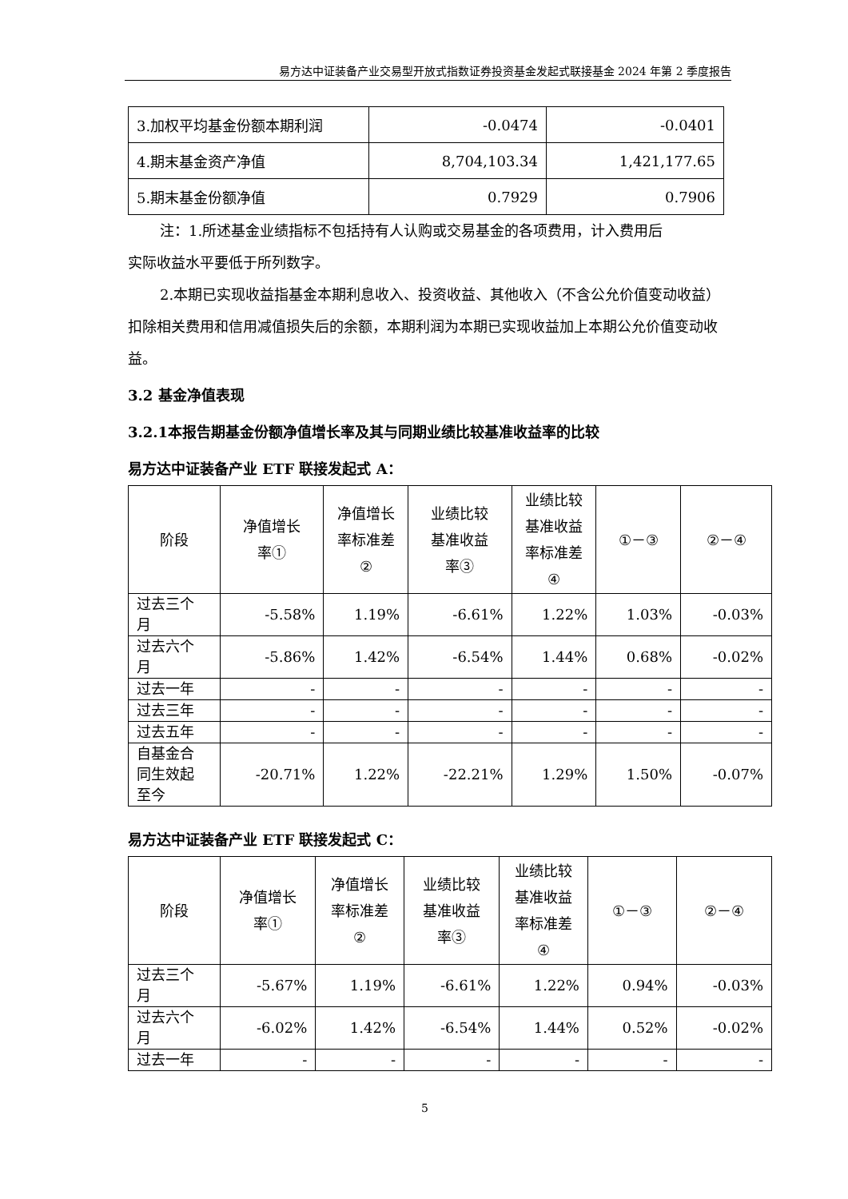易方达中证装备产业交易型开放式指数证券投资基金发起式联接基金 2024 年第 2 季度报告
| 3.加权平均基金份额本期利润 | -0.0474 | -0.0401 |
| 4.期末基金资产净值 | 8,704,103.34 | 1,421,177.65 |
| 5.期末基金份额净值 | 0.7929 | 0.7906 |
注：1.所述基金业绩指标不包括持有人认购或交易基金的各项费用，计入费用后
实际收益水平要低于所列数字。
2.本期已实现收益指基金本期利息收入、投资收益、其他收入（不含公允价值变动收益）扣除相关费用和信用减值损失后的余额，本期利润为本期已实现收益加上本期公允价值变动收益。
3.2 基金净值表现
3.2.1本报告期基金份额净值增长率及其与同期业绩比较基准收益率的比较
易方达中证装备产业 ETF 联接发起式 A：
| 阶段 | 净值增长 率① | 净值增长 率标准差 ② | 业绩比较 基准收益 率③ | 业绩比较 基准收益 率标准差 ④ | ①－③ | ②－④ |
| --- | --- | --- | --- | --- | --- | --- |
| 过去三个 月 | -5.58% | 1.19% | -6.61% | 1.22% | 1.03% | -0.03% |
| 过去六个 月 | -5.86% | 1.42% | -6.54% | 1.44% | 0.68% | -0.02% |
| 过去一年 | - | - | - | - | - | - |
| 过去三年 | - | - | - | - | - | - |
| 过去五年 | - | - | - | - | - | - |
| 自基金合 同生效起 至今 | -20.71% | 1.22% | -22.21% | 1.29% | 1.50% | -0.07% |
易方达中证装备产业 ETF 联接发起式 C：
| 阶段 | 净值增长 率① | 净值增长 率标准差 ② | 业绩比较 基准收益 率③ | 业绩比较 基准收益 率标准差 ④ | ①－③ | ②－④ |
| --- | --- | --- | --- | --- | --- | --- |
| 过去三个 月 | -5.67% | 1.19% | -6.61% | 1.22% | 0.94% | -0.03% |
| 过去六个 月 | -6.02% | 1.42% | -6.54% | 1.44% | 0.52% | -0.02% |
| 过去一年 | - | - | - | - | - | - |
5